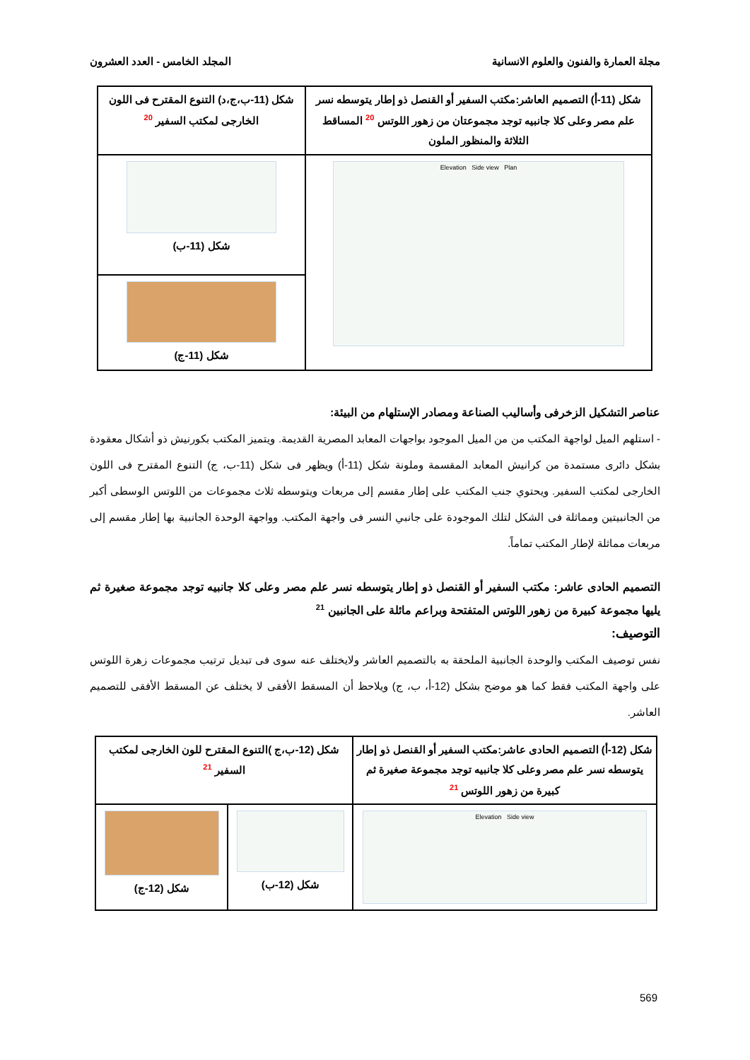مجلة العمارة والفنون والعلوم الانسانية المجلد الخامس - العدد العشرون
| شكل (11-أ) التصميم العاشر:مكتب السفير أو القنصل ذو إطار يتوسطه نسر علم مصر وعلى كلا جانبيه توجد مجموعتان من زهور اللوتس <sup>20</sup> المساقط الثلاثة والمنظور الملون | شكل (11-ب،ج،د) التنوع المقترح فى اللون الخارجى لمكتب السفير <sup>20</sup> |
| Elevation Side view Plan | شكل (11-ب) |
| | شكل (11-ج) |
عناصر التشكيل الزخرفى وأساليب الصناعة ومصادر الإستلهام من البيئة:
- استلهم الميل لواجهة المكتب من من الميل الموجود بواجهات المعابد المصرية القديمة. ويتميز المكتب بكورنيش ذو أشكال معقودة بشكل دائرى مستمدة من كرانيش المعابد المقسمة وملونة شكل (11-أ) ويظهر فى شكل (11-ب، ج) التنوع المقترح فى اللون الخارجى لمكتب السفير. ويحتوي جنب المكتب على إطار مقسم إلى مربعات ويتوسطه ثلاث مجموعات من اللوتس الوسطى أكبر من الجانبيتين ومماثلة فى الشكل لتلك الموجودة على جانبي النسر فى واجهة المكتب. وواجهة الوحدة الجانبية بها إطار مقسم إلى مربعات مماثلة لإطار المكتب تماماً.
التصميم الحادى عاشر: مكتب السفير أو القنصل ذو إطار يتوسطه نسر علم مصر وعلى كلا جانبيه توجد مجموعة صغيرة ثم يليها مجموعة كبيرة من زهور اللوتس المتفتحة وبراعم مائلة على الجانبين <sup>21</sup>
التوصيف:
نفس توصيف المكتب والوحدة الجانبية الملحقة به بالتصميم العاشر ولايختلف عنه سوى فى تبديل ترتيب مجموعات زهرة اللوتس على واجهة المكتب فقط كما هو موضح بشكل (12-أ، ب، ج) ويلاحظ أن المسقط الأفقى لا يختلف عن المسقط الأفقى للتصميم العاشر.
| شكل (12-أ) التصميم الحادى عاشر:مكتب السفير أو القنصل ذو إطار يتوسطه نسر علم مصر وعلى كلا جانبيه توجد مجموعة صغيرة ثم كبيرة من زهور اللوتس <sup>21</sup> | شكل (12-ب،ج )التنوع المقترح للون الخارجى لمكتب السفير <sup>21</sup> | |
| Elevation Side view | شكل (12-ب) | شكل (12-ج) |
569